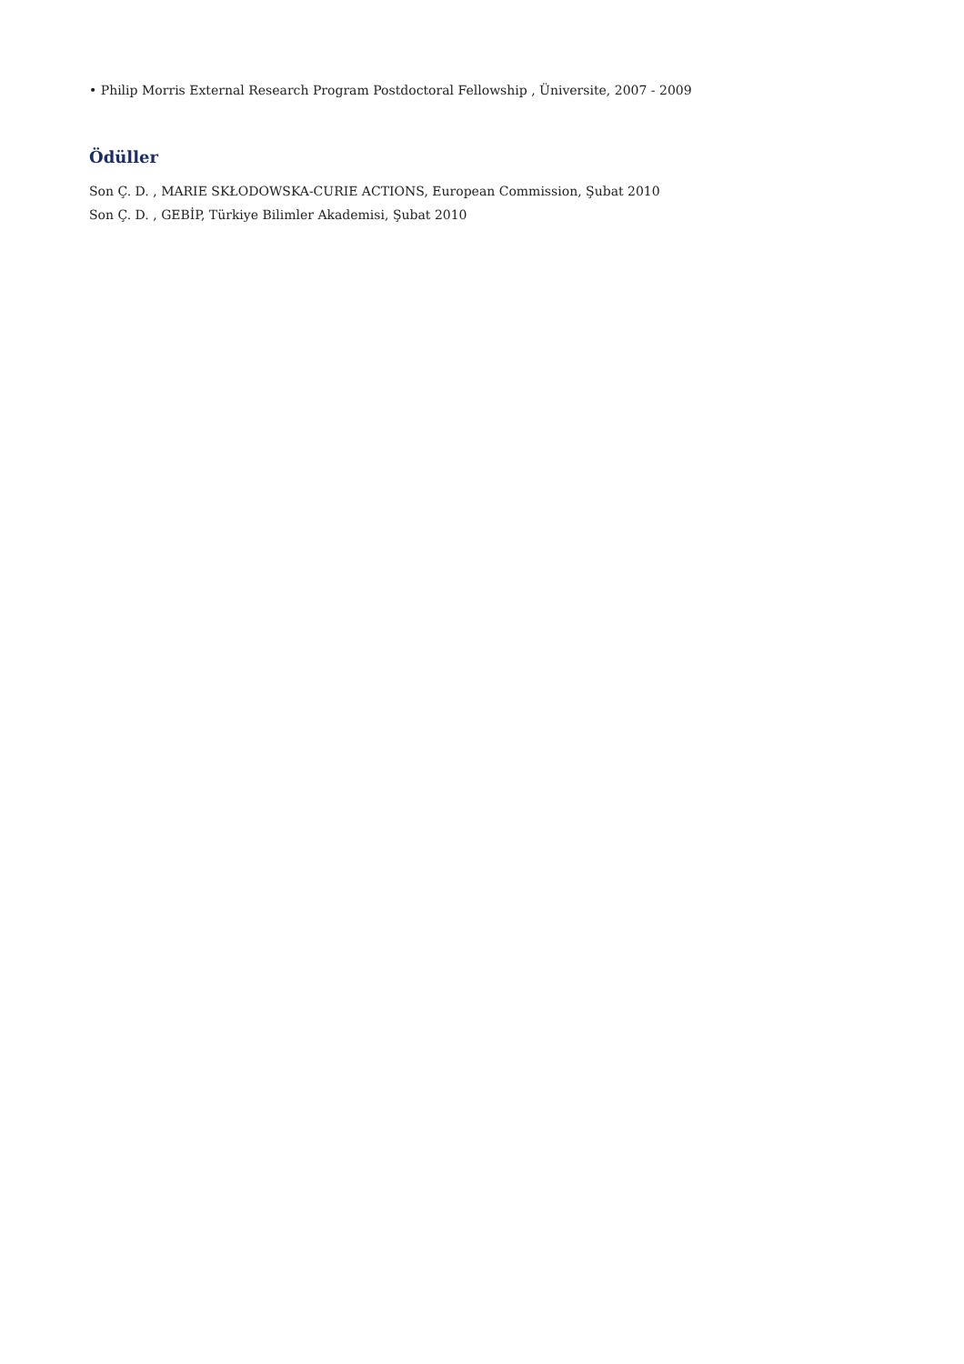• Philip Morris External Research Program Postdoctoral Fellowship , Üniversite, 2007 - 2009
Ödüller
Son Ç. D. , MARIE SKŁODOWSKA-CURIE ACTIONS, European Commission, Şubat 2010
Son Ç. D. , GEBİP, Türkiye Bilimler Akademisi, Şubat 2010